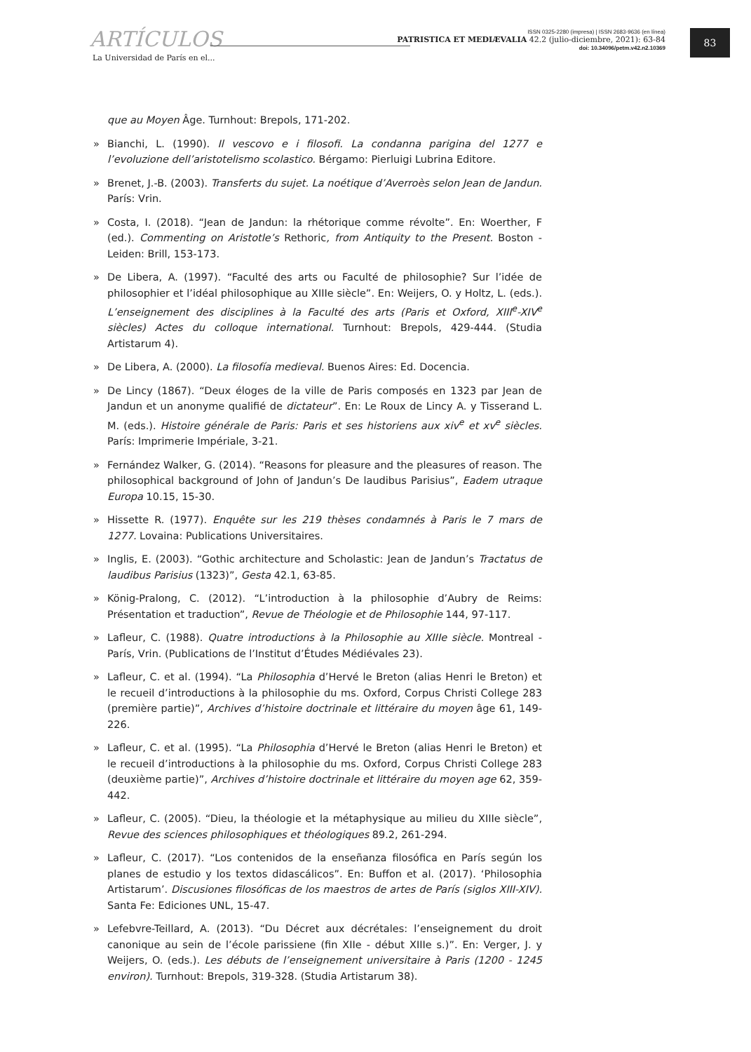ARTÍCULOS
La Universidad de París en el...
ISSN 0325-2280 (impresa) | ISSN 2683-9636 (en línea)
PATRISTICA ET MEDIÆVALIA 42.2 (julio-diciembre, 2021): 63-84
doi: 10.34096/petm.v42.n2.10369
83
que au Moyen Âge. Turnhout: Brepols, 171-202.
» Bianchi, L. (1990). Il vescovo e i filosofi. La condanna parigina del 1277 e l’evoluzione dell’aristotelismo scolastico. Bérgamo: Pierluigi Lubrina Editore.
» Brenet, J.-B. (2003). Transferts du sujet. La noétique d’Averroès selon Jean de Jandun. París: Vrin.
» Costa, I. (2018). “Jean de Jandun: la rhétorique comme révolte”. En: Woerther, F (ed.). Commenting on Aristotle’s Rethoric, from Antiquity to the Present. Boston - Leiden: Brill, 153-173.
» De Libera, A. (1997). “Faculté des arts ou Faculté de philosophie? Sur l’idée de philosophier et l’idéal philosophique au XIIIe siècle”. En: Weijers, O. y Holtz, L. (eds.). L’enseignement des disciplines à la Faculté des arts (Paris et Oxford, XIII<sup>e</sup>-XIV<sup>e</sup> siècles) Actes du colloque international. Turnhout: Brepols, 429-444. (Studia Artistarum 4).
» De Libera, A. (2000). La filosofía medieval. Buenos Aires: Ed. Docencia.
» De Lincy (1867). “Deux éloges de la ville de Paris composés en 1323 par Jean de Jandun et un anonyme qualifié de dictateur”. En: Le Roux de Lincy A. y Tisserand L. M. (eds.). Histoire générale de Paris: Paris et ses historiens aux xiv<sup>e</sup> et xv<sup>e</sup> siècles. París: Imprimerie Impériale, 3-21.
» Fernández Walker, G. (2014). “Reasons for pleasure and the pleasures of reason. The philosophical background of John of Jandun’s De laudibus Parisius”, Eadem utraque Europa 10.15, 15-30.
» Hissette R. (1977). Enquête sur les 219 thèses condamnés à Paris le 7 mars de 1277. Lovaina: Publications Universitaires.
» Inglis, E. (2003). “Gothic architecture and Scholastic: Jean de Jandun’s Tractatus de laudibus Parisius (1323)”, Gesta 42.1, 63-85.
» König-Pralong, C. (2012). “L’introduction à la philosophie d’Aubry de Reims: Présentation et traduction”, Revue de Théologie et de Philosophie 144, 97-117.
» Lafleur, C. (1988). Quatre introductions à la Philosophie au XIIIe siècle. Montreal - París, Vrin. (Publications de l’Institut d’Études Médiévales 23).
» Lafleur, C. et al. (1994). “La Philosophia d’Hervé le Breton (alias Henri le Breton) et le recueil d’introductions à la philosophie du ms. Oxford, Corpus Christi College 283 (première partie)”, Archives d’histoire doctrinale et littéraire du moyen âge 61, 149-226.
» Lafleur, C. et al. (1995). “La Philosophia d’Hervé le Breton (alias Henri le Breton) et le recueil d’introductions à la philosophie du ms. Oxford, Corpus Christi College 283 (deuxième partie)”, Archives d’histoire doctrinale et littéraire du moyen age 62, 359-442.
» Lafleur, C. (2005). “Dieu, la théologie et la métaphysique au milieu du XIIIe siècle”, Revue des sciences philosophiques et théologiques 89.2, 261-294.
» Lafleur, C. (2017). “Los contenidos de la enseñanza filosófica en París según los planes de estudio y los textos didascálicos”. En: Buffon et al. (2017). ‘Philosophia Artistarum’. Discusiones filosóficas de los maestros de artes de París (siglos XIII-XIV). Santa Fe: Ediciones UNL, 15-47.
» Lefebvre-Teillard, A. (2013). “Du Décret aux décrétales: l’enseignement du droit canonique au sein de l’école parissiene (fin XIIe - début XIIIe s.)”. En: Verger, J. y Weijers, O. (eds.). Les débuts de l’enseignement universitaire à Paris (1200 - 1245 environ). Turnhout: Brepols, 319-328. (Studia Artistarum 38).